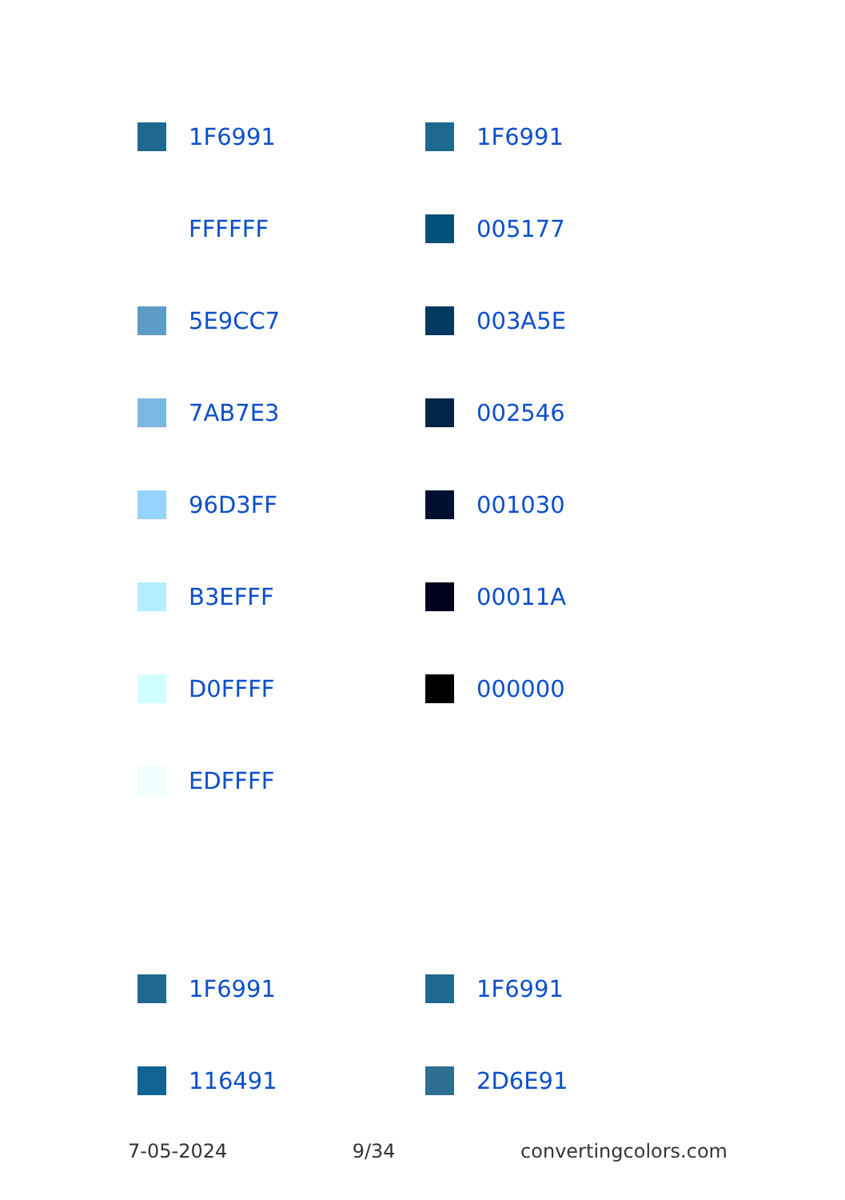1F6991 1F6991
FFFFFF 005177
5E9CC7 003A5E
7AB7E3 002546
96D3FF 001030
B3EFFF 00011A
D0FFFF 000000
EDFFFF
1F6991 1F6991
116491 2D6E91
7-05-2024 9/34 convertingcolors.com